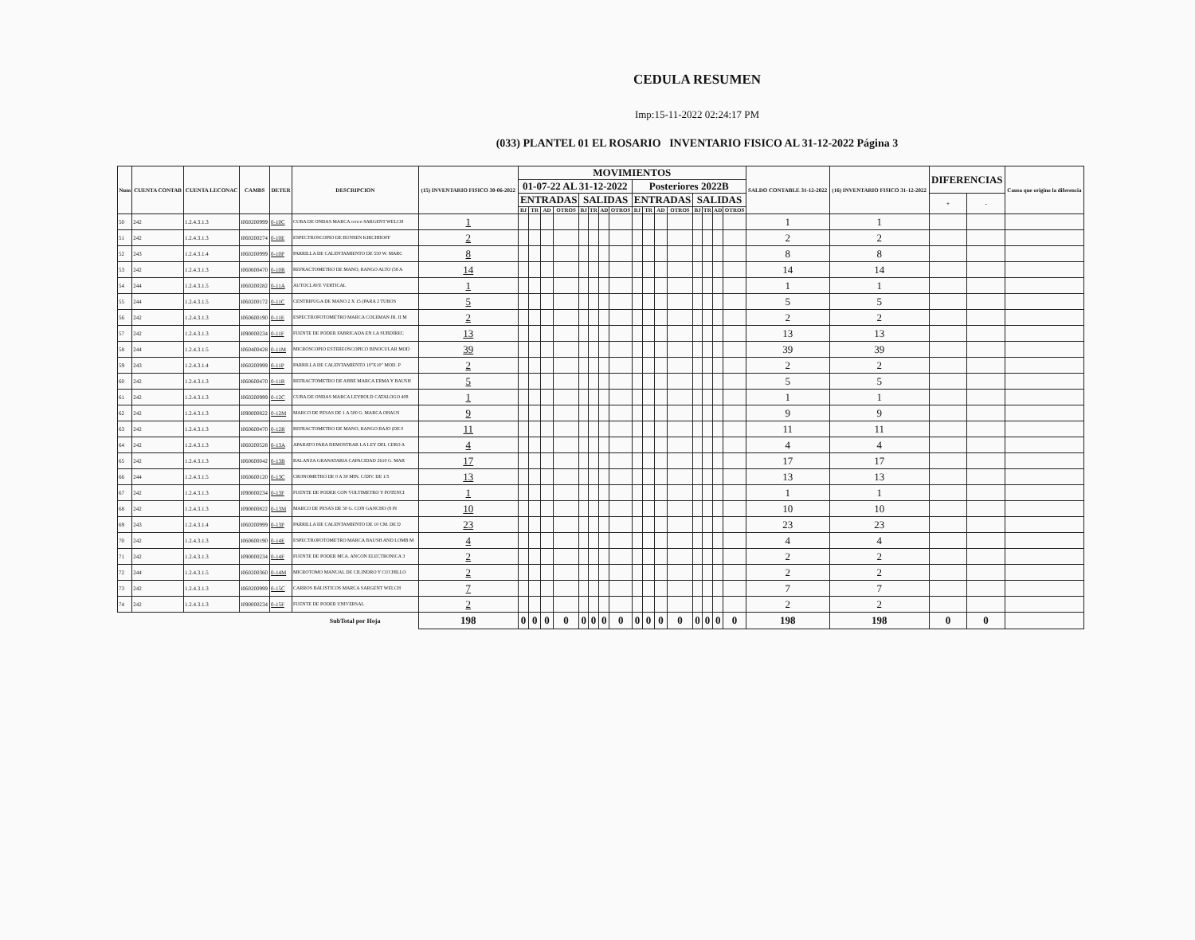CEDULA RESUMEN
Imp:15-11-2022 02:24:17 PM
(033) PLANTEL 01 EL ROSARIO INVENTARIO FISICO AL 31-12-2022 Página 3
| Num | CUENTA CONTAB | CUENTA LECONAC | CAMBS | DETER | DESCRIPCION | (15) INVENTARIO FISICO 30-06-2022 | MOVIMIENTOS | | | | | | | | | | | | | | | | SALDO CONTABLE 31-12-2022 | (16) INVENTARIO FISICO 31-12-2022 | DIFERENCIAS | | Causa que origino la diferencia |
| --- | --- | --- | --- | --- | --- | --- | --- | --- | --- | --- | --- | --- | --- | --- | --- | --- | --- | --- | --- | --- | --- | --- | --- | --- | --- | --- | --- |
| | | | | | | | 01-07-22 AL 31-12-2022 | | | | | | | | Posteriores 2022B | | | | | | | | | | | | |
| | | | | | | | ENTRADAS | | | | SALIDAS | | | | ENTRADAS | | | | SALIDAS | | | | | | + | - | |
| | | | | | | | BJ | TR | AD | OTROS | BJ | TR | AD | OTROS | BJ | TR | AD | OTROS | BJ | TR | AD | OTROS | | | | | |
| 50 | 242 | 1.2.4.3.1.3 | I060200999 | 0-10C | CUBA DE ONDAS MARCA cenco SARGENT WELCH | 1 | | | | | | | | | | | | | | | | | 1 | 1 | | | |
| 51 | 242 | 1.2.4.3.1.3 | I060200274 | 0-10E | ESPECTROSCOPIO DE BUNSEN KIRCHHOFF | 2 | | | | | | | | | | | | | | | | | 2 | 2 | | | |
| 52 | 243 | 1.2.4.3.1.4 | I060200999 | 0-10P | PARRILLA DE CALENTAMIENTO DE 550 W. MARC | 8 | | | | | | | | | | | | | | | | | 8 | 8 | | | |
| 53 | 242 | 1.2.4.3.1.3 | I060600470 | 0-10R | REFRACTOMETRO DE MANO, RANGO ALTO (58 A | 14 | | | | | | | | | | | | | | | | | 14 | 14 | | | |
| 54 | 244 | 1.2.4.3.1.5 | I060200282 | 0-11A | AUTOCLAVE VERTICAL | 1 | | | | | | | | | | | | | | | | | 1 | 1 | | | |
| 55 | 244 | 1.2.4.3.1.5 | I060200172 | 0-11C | CENTRIFUGA DE MANO 2 X 15 (PARA 2 TUBOS | 5 | | | | | | | | | | | | | | | | | 5 | 5 | | | |
| 56 | 242 | 1.2.4.3.1.3 | I060600190 | 0-11E | ESPECTROFOTOMETRO MARCA COLEMAN JR. II M | 2 | | | | | | | | | | | | | | | | | 2 | 2 | | | |
| 57 | 242 | 1.2.4.3.1.3 | I090000234 | 0-11F | FUENTE DE PODER FABRICADA EN LA SUBDIREC | 13 | | | | | | | | | | | | | | | | | 13 | 13 | | | |
| 58 | 244 | 1.2.4.3.1.5 | I060400428 | 0-11M | MICROSCOPIO ESTEREOSCOPICO BINOCULAR MOD | 39 | | | | | | | | | | | | | | | | | 39 | 39 | | | |
| 59 | 243 | 1.2.4.3.1.4 | I060200999 | 0-11P | PARRILLA DE CALENTAMIENTO 10"X10" MOD. P | 2 | | | | | | | | | | | | | | | | | 2 | 2 | | | |
| 60 | 242 | 1.2.4.3.1.3 | I060600470 | 0-11R | REFRACTOMETRO DE ABBE MARCA ERMA Y BAUSH | 5 | | | | | | | | | | | | | | | | | 5 | 5 | | | |
| 61 | 242 | 1.2.4.3.1.3 | I060200999 | 0-12C | CUBA DE ONDAS MARCA LEYBOLD CATALOGO 408 | 1 | | | | | | | | | | | | | | | | | 1 | 1 | | | |
| 62 | 242 | 1.2.4.3.1.3 | I090000822 | 0-12M | MARCO DE PESAS DE 1 A 500 G. MARCA OHAUS | 9 | | | | | | | | | | | | | | | | | 9 | 9 | | | |
| 63 | 242 | 1.2.4.3.1.3 | I060600470 | 0-12R | REFRACTOMETRO DE MANO, RANGO BAJO (DE 0 | 11 | | | | | | | | | | | | | | | | | 11 | 11 | | | |
| 64 | 242 | 1.2.4.3.1.3 | I060200528 | 0-13A | APARATO PARA DEMOSTRAR LA LEY DEL CERO A | 4 | | | | | | | | | | | | | | | | | 4 | 4 | | | |
| 65 | 242 | 1.2.4.3.1.3 | I060600042 | 0-13B | BALANZA GRANATARIA CAPACIDAD 2610 G. MAR | 17 | | | | | | | | | | | | | | | | | 17 | 17 | | | |
| 66 | 244 | 1.2.4.3.1.5 | I060600120 | 0-13C | CRONOMETRO DE 0 A 30 MIN. C/DIV. DE 1/5 | 13 | | | | | | | | | | | | | | | | | 13 | 13 | | | |
| 67 | 242 | 1.2.4.3.1.3 | I090000234 | 0-13F | FUENTE DE PODER CON VOLTIMETRO Y POTENCI | 1 | | | | | | | | | | | | | | | | | 1 | 1 | | | |
| 68 | 242 | 1.2.4.3.1.3 | I090000822 | 0-13M | MARCO DE PESAS DE 50 G. CON GANCHO (8 PI | 10 | | | | | | | | | | | | | | | | | 10 | 10 | | | |
| 69 | 243 | 1.2.4.3.1.4 | I060200999 | 0-13P | PARRILLA DE CALENTAMIENTO DE 10 CM. DE D | 23 | | | | | | | | | | | | | | | | | 23 | 23 | | | |
| 70 | 242 | 1.2.4.3.1.3 | I060600190 | 0-14E | ESPECTROFOTOMETRO MARCA BAUSH AND LOMB M | 4 | | | | | | | | | | | | | | | | | 4 | 4 | | | |
| 71 | 242 | 1.2.4.3.1.3 | I090000234 | 0-14F | FUENTE DE PODER MCA. ANCON ELECTRONICA 3 | 2 | | | | | | | | | | | | | | | | | 2 | 2 | | | |
| 72 | 244 | 1.2.4.3.1.5 | I060200360 | 0-14M | MICROTOMO MANUAL DE CILINDRO Y CUCHILLO | 2 | | | | | | | | | | | | | | | | | 2 | 2 | | | |
| 73 | 242 | 1.2.4.3.1.3 | I060200999 | 0-15C | CARROS BALISTICOS MARCA SARGENT WELCH | 7 | | | | | | | | | | | | | | | | | 7 | 7 | | | |
| 74 | 242 | 1.2.4.3.1.3 | I090000234 | 0-15F | FUENTE DE PODER UNIVERSAL | 2 | | | | | | | | | | | | | | | | | 2 | 2 | | | |
| | | | | | SubTotal por Hoja | 198 | 0 | 0 | 0 | 0 | 0 | 0 | 0 | 0 | 0 | 0 | 0 | 0 | 0 | 0 | 0 | 0 | 198 | 198 | 0 | 0 | |